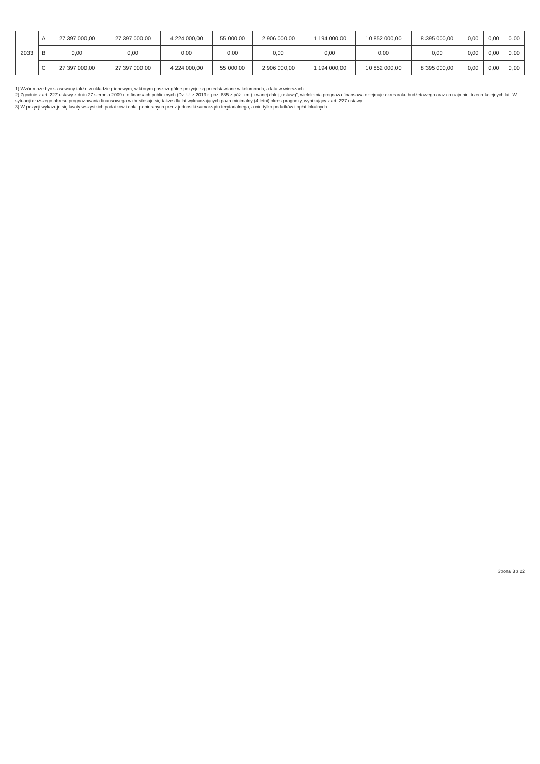| 2033 | A | 27 397 000,00 | 27 397 000,00 | 4 224 000,00 | 55 000,00 | 2 906 000,00 | 1 194 000,00 | 10 852 000,00 | 8 395 000,00 | 0,00 | 0,00 | 0,00 |
| | B | 0,00 | 0,00 | 0,00 | 0,00 | 0,00 | 0,00 | 0,00 | 0,00 | 0,00 | 0,00 | 0,00 |
| | C | 27 397 000,00 | 27 397 000,00 | 4 224 000,00 | 55 000,00 | 2 906 000,00 | 1 194 000,00 | 10 852 000,00 | 8 395 000,00 | 0,00 | 0,00 | 0,00 |
1) Wzór może być stosowany także w układzie pionowym, w którym poszczególne pozycje są przedstawione w kolumnach, a lata w wierszach.
2) Zgodnie z art. 227 ustawy z dnia 27 sierpnia 2009 r. o finansach publicznych (Dz. U. z 2013 r. poz. 885 z póź. zm.) zwanej dalej „ustawą”, wieloletnia prognoza finansowa obejmuje okres roku budżetowego oraz co najmniej trzech kolejnych lat. W sytuacji dłuższego okresu prognozowania finansowego wzór stosuje się także dla lat wykraczających poza minimalny (4 letni) okres prognozy, wynikający z art. 227 ustawy.
3) W pozycji wykazuje się kwoty wszystkich podatków i opłat pobieranych przez jednostki samorządu terytorialnego, a nie tylko podatków i opłat lokalnych.
Strona 3 z 22